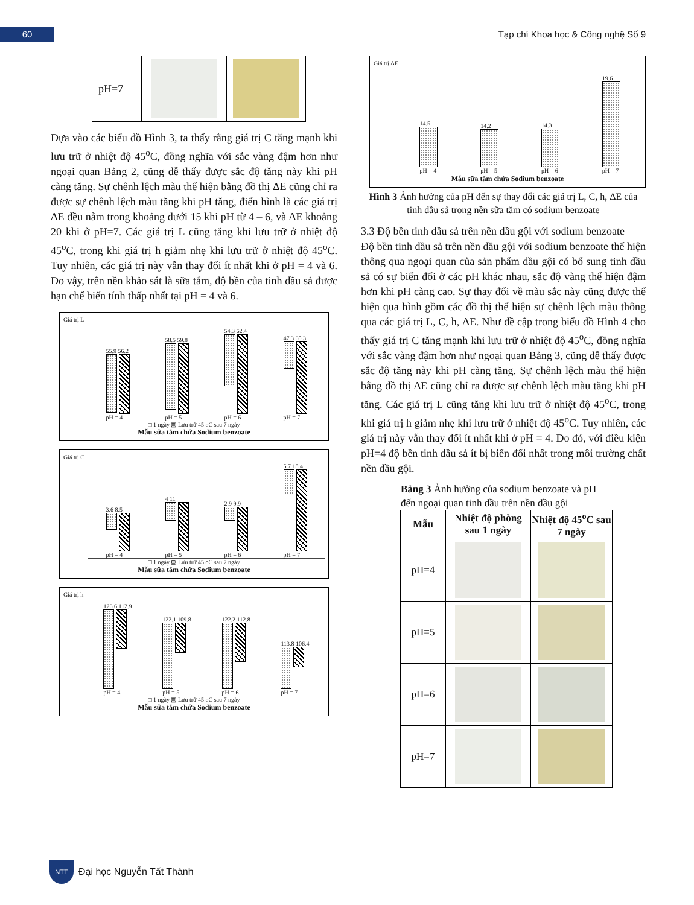60
Tạp chí Khoa học & Công nghệ Số 9
| pH=7 | | |
Dựa vào các biểu đồ Hình 3, ta thấy rằng giá trị C tăng mạnh khi lưu trữ ở nhiệt độ 45<sup>o</sup>C, đồng nghĩa với sắc vàng đậm hơn như ngoại quan Bảng 2, cũng dễ thấy được sắc độ tăng này khi pH càng tăng. Sự chênh lệch màu thể hiện bằng đồ thị ΔE cũng chỉ ra được sự chênh lệch màu tăng khi pH tăng, điển hình là các giá trị ΔE đều nằm trong khoảng dưới 15 khi pH từ 4 – 6, và ΔE khoảng 20 khi ở pH=7. Các giá trị L cũng tăng khi lưu trữ ở nhiệt độ 45<sup>o</sup>C, trong khi giá trị h giảm nhẹ khi lưu trữ ở nhiệt độ 45<sup>o</sup>C. Tuy nhiên, các giá trị này vẫn thay đổi ít nhất khi ở pH = 4 và 6. Do vậy, trên nền khảo sát là sữa tắm, độ bền của tinh dầu sả được hạn chế biến tính thấp nhất tại pH = 4 và 6.
Giá trị L
55.9 56.2
pH = 4
58.5 59.8
pH = 5
54.3 62.4
pH = 6
47.3 60.3
pH = 7
□ 1 ngày ▨ Lưu trữ 45 oC sau 7 ngày
Mẫu sữa tắm chứa Sodium benzoate
Giá trị C
3.6 8.5
pH = 4
4 11
pH = 5
2.9 9.9
pH = 6
5.7 18.4
pH = 7
□ 1 ngày ▨ Lưu trữ 45 oC sau 7 ngày
Mẫu sữa tắm chứa Sodium benzoate
Giá trị h
126.6 112.9
pH = 4
122.1 109.8
pH = 5
122.2 112.8
pH = 6
113.8 106.4
pH = 7
□ 1 ngày ▨ Lưu trữ 45 oC sau 7 ngày
Mẫu sữa tắm chứa Sodium benzoate
Giá trị ΔE
14.5
pH = 4
14.2
pH = 5
14.3
pH = 6
19.6
pH = 7
Mẫu sữa tắm chứa Sodium benzoate
Hình 3 Ảnh hưởng của pH đến sự thay đổi các giá trị L, C, h, ΔE của tinh dầu sả trong nền sữa tắm có sodium benzoate
3.3 Độ bền tinh dầu sả trên nền dầu gội với sodium benzoate
Độ bền tinh dầu sả trên nền dầu gội với sodium benzoate thể hiện thông qua ngoại quan của sản phẩm dầu gội có bổ sung tinh dầu sả có sự biến đổi ở các pH khác nhau, sắc độ vàng thể hiện đậm hơn khi pH càng cao. Sự thay đổi về màu sắc này cũng được thể hiện qua hình gồm các đồ thị thể hiện sự chênh lệch màu thông qua các giá trị L, C, h, ΔE. Như đề cập trong biểu đồ Hình 4 cho thấy giá trị C tăng mạnh khi lưu trữ ở nhiệt độ 45<sup>o</sup>C, đồng nghĩa với sắc vàng đậm hơn như ngoại quan Bảng 3, cũng dễ thấy được sắc độ tăng này khi pH càng tăng. Sự chênh lệch màu thể hiện bằng đồ thị ΔE cũng chỉ ra được sự chênh lệch màu tăng khi pH tăng. Các giá trị L cũng tăng khi lưu trữ ở nhiệt độ 45<sup>o</sup>C, trong khi giá trị h giảm nhẹ khi lưu trữ ở nhiệt độ 45<sup>o</sup>C. Tuy nhiên, các giá trị này vẫn thay đổi ít nhất khi ở pH = 4. Do đó, với điều kiện pH=4 độ bền tinh dầu sả ít bị biến đổi nhất trong môi trường chất nền dầu gội.
Bảng 3 Ảnh hưởng của sodium benzoate và pH
đến ngoại quan tinh dầu trên nền dầu gội
| Mẫu | Nhiệt độ phòng sau 1 ngày | Nhiệt độ 45<sup>o</sup>C sau 7 ngày |
| --- | --- | --- |
| pH=4 | | |
| pH=5 | | |
| pH=6 | | |
| pH=7 | | |
NTT Đại học Nguyễn Tất Thành